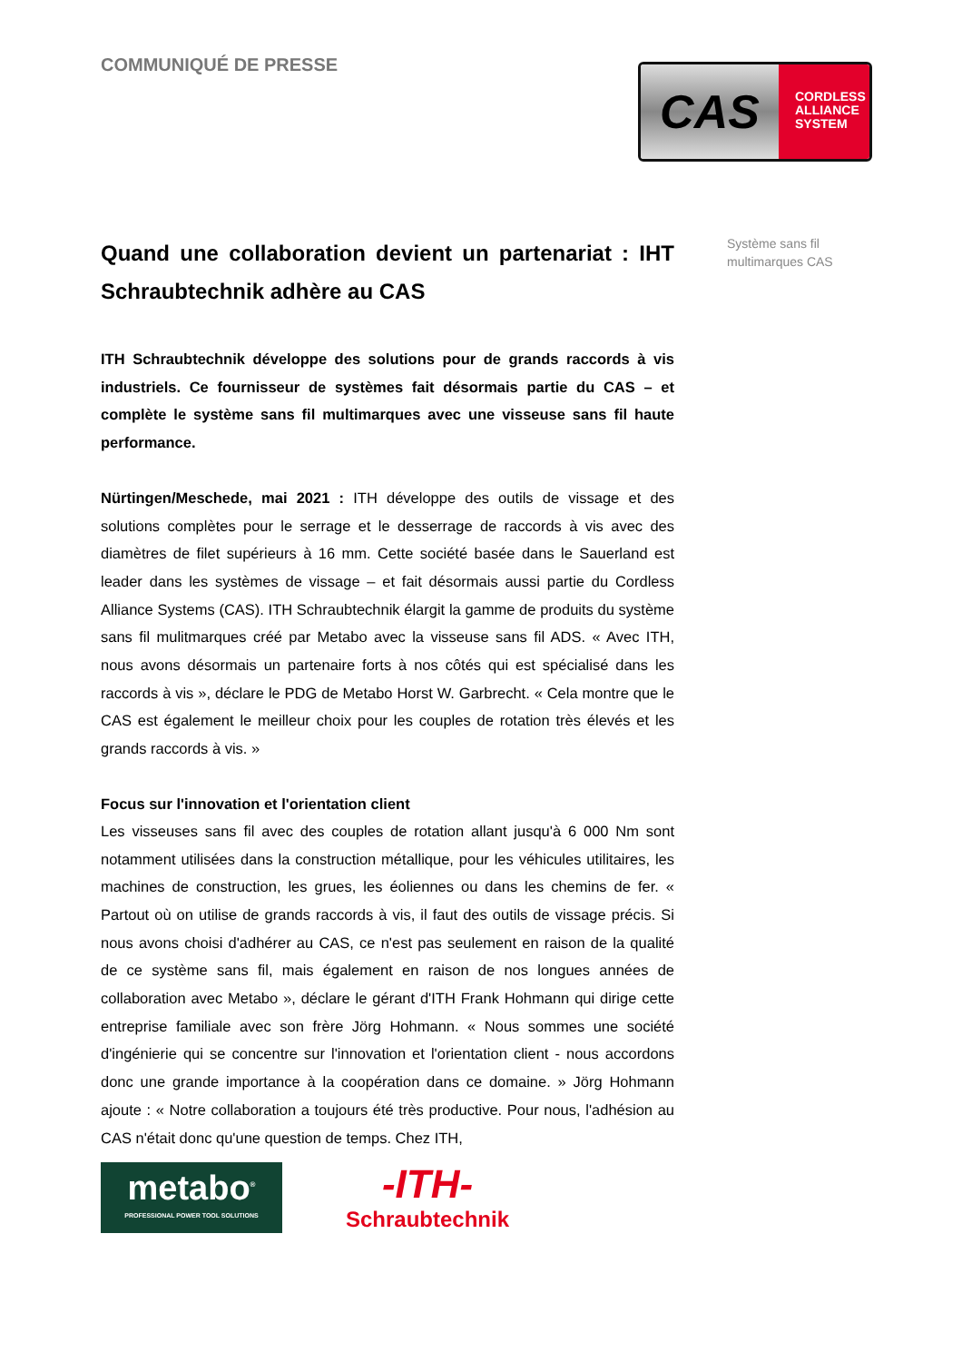COMMUNIQUÉ DE PRESSE
CAS
CORDLESS
ALLIANCE
SYSTEM
Quand une collaboration devient un partenariat : IHT Schraubtechnik adhère au CAS
ITH Schraubtechnik développe des solutions pour de grands raccords à vis industriels. Ce fournisseur de systèmes fait désormais partie du CAS – et complète le système sans fil multimarques avec une visseuse sans fil haute performance.
Nürtingen/Meschede, mai 2021 : ITH développe des outils de vissage et des solutions complètes pour le serrage et le desserrage de raccords à vis avec des diamètres de filet supérieurs à 16 mm. Cette société basée dans le Sauerland est leader dans les systèmes de vissage – et fait désormais aussi partie du Cordless Alliance Systems (CAS). ITH Schraubtechnik élargit la gamme de produits du système sans fil mulitmarques créé par Metabo avec la visseuse sans fil ADS. « Avec ITH, nous avons désormais un partenaire forts à nos côtés qui est spécialisé dans les raccords à vis », déclare le PDG de Metabo Horst W. Garbrecht. « Cela montre que le CAS est également le meilleur choix pour les couples de rotation très élevés et les grands raccords à vis. »
Focus sur l'innovation et l'orientation client
Les visseuses sans fil avec des couples de rotation allant jusqu'à 6 000 Nm sont notamment utilisées dans la construction métallique, pour les véhicules utilitaires, les machines de construction, les grues, les éoliennes ou dans les chemins de fer. « Partout où on utilise de grands raccords à vis, il faut des outils de vissage précis. Si nous avons choisi d'adhérer au CAS, ce n'est pas seulement en raison de la qualité de ce système sans fil, mais également en raison de nos longues années de collaboration avec Metabo », déclare le gérant d'ITH Frank Hohmann qui dirige cette entreprise familiale avec son frère Jörg Hohmann. « Nous sommes une société d'ingénierie qui se concentre sur l'innovation et l'orientation client - nous accordons donc une grande importance à la coopération dans ce domaine. » Jörg Hohmann ajoute : « Notre collaboration a toujours été très productive. Pour nous, l'adhésion au CAS n'était donc qu'une question de temps. Chez ITH,
metabo<sup>®</sup>
PROFESSIONAL POWER TOOL SOLUTIONS
-ITH-
Schraubtechnik
Système sans fil
multimarques CAS